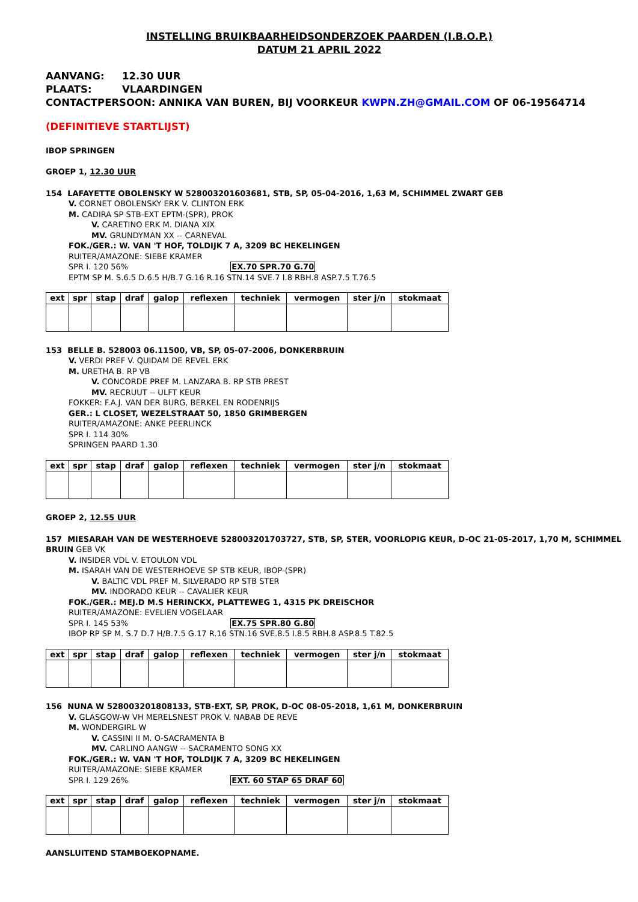INSTELLING BRUIKBAARHEIDSONDERZOEK PAARDEN (I.B.O.P.)
DATUM 21 APRIL 2022
AANVANG: 12.30 UUR
PLAATS: VLAARDINGEN
CONTACTPERSOON: ANNIKA VAN BUREN, BIJ VOORKEUR KWPN.ZH@GMAIL.COM OF 06-19564714
(DEFINITIEVE STARTLIJST)
IBOP SPRINGEN
GROEP 1, 12.30 UUR
154 LAFAYETTE OBOLENSKY W 528003201603681, STB, SP, 05-04-2016, 1,63 M, SCHIMMEL ZWART GEB
V. CORNET OBOLENSKY ERK V. CLINTON ERK
M. CADIRA SP STB-EXT EPTM-(SPR), PROK
V. CARETINO ERK M. DIANA XIX
MV. GRUNDYMAN XX -- CARNEVAL
FOK./GER.: W. VAN 'T HOF, TOLDIJK 7 A, 3209 BC HEKELINGEN
RUITER/AMAZONE: SIEBE KRAMER
SPR I. 120 56% EX.70 SPR.70 G.70
EPTM SP M. S.6.5 D.6.5 H/B.7 G.16 R.16 STN.14 SVE.7 I.8 RBH.8 ASP.7.5 T.76.5
| ext | spr | stap | draf | galop | reflexen | techniek | vermogen | ster j/n | stokmaat |
| --- | --- | --- | --- | --- | --- | --- | --- | --- | --- |
153 BELLE B. 528003 06.11500, VB, SP, 05-07-2006, DONKERBRUIN
V. VERDI PREF V. QUIDAM DE REVEL ERK
M. URETHA B. RP VB
V. CONCORDE PREF M. LANZARA B. RP STB PREST
MV. RECRUUT -- ULFT KEUR
FOKKER: F.A.J. VAN DER BURG, BERKEL EN RODENRIJS
GER.: L CLOSET, WEZELSTRAAT 50, 1850 GRIMBERGEN
RUITER/AMAZONE: ANKE PEERLINCK
SPR I. 114 30%
SPRINGEN PAARD 1.30
| ext | spr | stap | draf | galop | reflexen | techniek | vermogen | ster j/n | stokmaat |
| --- | --- | --- | --- | --- | --- | --- | --- | --- | --- |
GROEP 2, 12.55 UUR
157 MIESARAH VAN DE WESTERHOEVE 528003201703727, STB, SP, STER, VOORLOPIG KEUR, D-OC 21-05-2017, 1,70 M, SCHIMMEL BRUIN GEB VK
V. INSIDER VDL V. ETOULON VDL
M. ISARAH VAN DE WESTERHOEVE SP STB KEUR, IBOP-(SPR)
V. BALTIC VDL PREF M. SILVERADO RP STB STER
MV. INDORADO KEUR -- CAVALIER KEUR
FOK./GER.: MEJ.D M.S HERINCKX, PLATTEWEG 1, 4315 PK DREISCHOR
RUITER/AMAZONE: EVELIEN VOGELAAR
SPR I. 145 53% EX.75 SPR.80 G.80
IBOP RP SP M. S.7 D.7 H/B.7.5 G.17 R.16 STN.16 SVE.8.5 I.8.5 RBH.8 ASP.8.5 T.82.5
| ext | spr | stap | draf | galop | reflexen | techniek | vermogen | ster j/n | stokmaat |
| --- | --- | --- | --- | --- | --- | --- | --- | --- | --- |
156 NUNA W 528003201808133, STB-EXT, SP, PROK, D-OC 08-05-2018, 1,61 M, DONKERBRUIN
V. GLASGOW-W VH MERELSNEST PROK V. NABAB DE REVE
M. WONDERGIRL W
V. CASSINI II M. O-SACRAMENTA B
MV. CARLINO AANGW -- SACRAMENTO SONG XX
FOK./GER.: W. VAN 'T HOF, TOLDIJK 7 A, 3209 BC HEKELINGEN
RUITER/AMAZONE: SIEBE KRAMER
SPR I. 129 26% EXT. 60 STAP 65 DRAF 60
| ext | spr | stap | draf | galop | reflexen | techniek | vermogen | ster j/n | stokmaat |
| --- | --- | --- | --- | --- | --- | --- | --- | --- | --- |
AANSLUITEND STAMBOEKOPNAME.